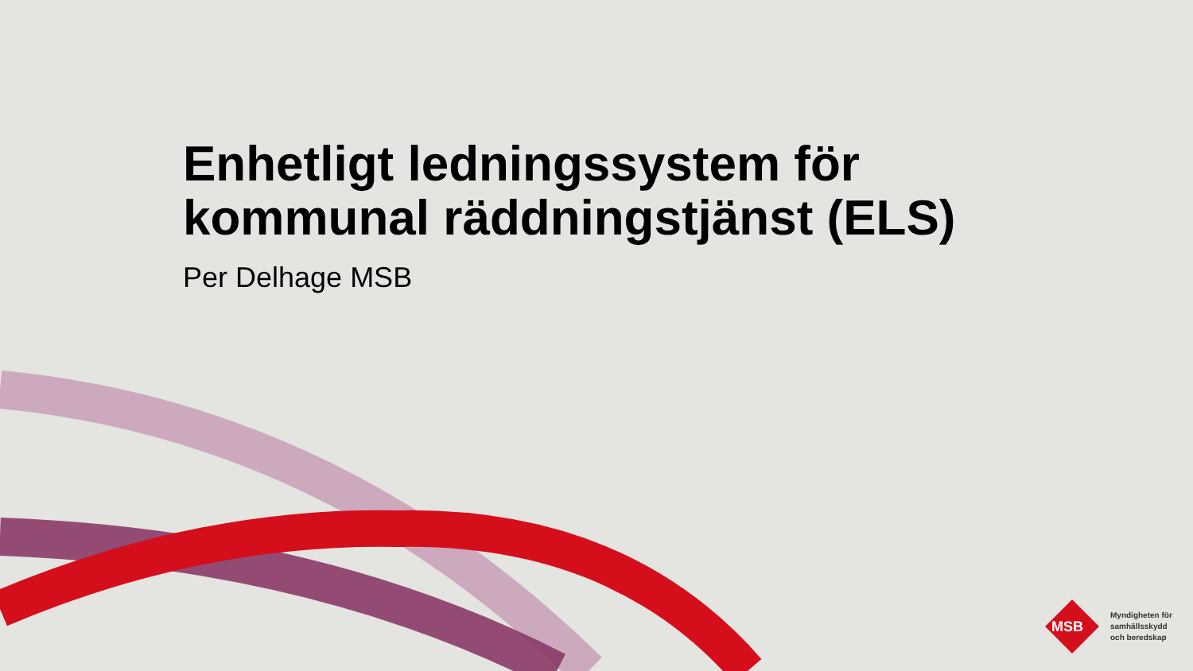Enhetligt ledningssystem för
kommunal räddningstjänst (ELS)
Per Delhage MSB
Myndigheten för
samhällsskydd
och beredskap
MSB